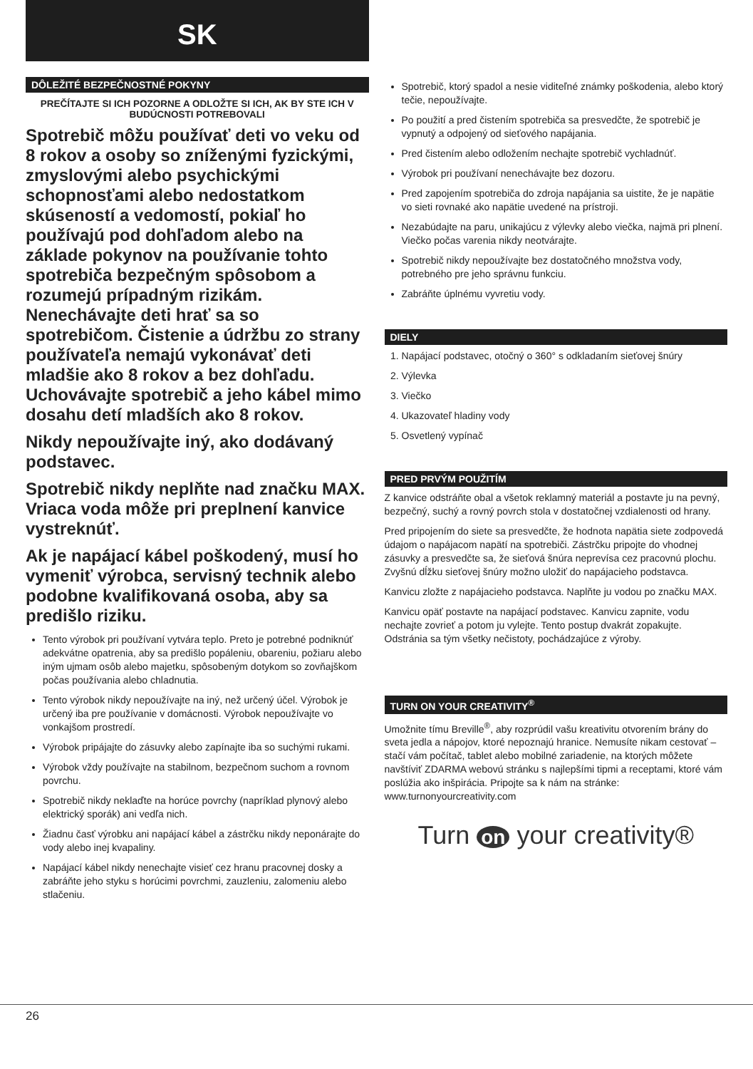SK
DÔLEŽITÉ BEZPEČNOSTNÉ POKYNY
PREČÍTAJTE SI ICH POZORNE A ODLOŽTE SI ICH, AK BY STE ICH V BUDÚCNOSTI POTREBOVALI
Spotrebič môžu používať deti vo veku od 8 rokov a osoby so zníženými fyzickými, zmyslovými alebo psychickými schopnosťami alebo nedostatkom skúseností a vedomostí, pokiaľ ho používajú pod dohľadom alebo na základe pokynov na používanie tohto spotrebiča bezpečným spôsobom a rozumejú prípadným rizikám. Nenechávajte deti hrať sa so spotrebičom. Čistenie a údržbu zo strany používateľa nemajú vykonávať deti mladšie ako 8 rokov a bez dohľadu. Uchovávajte spotrebič a jeho kábel mimo dosahu detí mladších ako 8 rokov.
Nikdy nepoužívajte iný, ako dodávaný podstavec.
Spotrebič nikdy neplňte nad značku MAX. Vriaca voda môže pri preplnení kanvice vystreknúť.
Ak je napájací kábel poškodený, musí ho vymeniť výrobca, servisný technik alebo podobne kvalifikovaná osoba, aby sa predišlo riziku.
Tento výrobok pri používaní vytvára teplo. Preto je potrebné podniknúť adekvátne opatrenia, aby sa predišlo popáleniu, obareniu, požiaru alebo iným ujmam osôb alebo majetku, spôsobeným dotykom so zovňajškom počas používania alebo chladnutia.
Tento výrobok nikdy nepoužívajte na iný, než určený účel. Výrobok je určený iba pre používanie v domácnosti. Výrobok nepoužívajte vo vonkajšom prostredí.
Výrobok pripájajte do zásuvky alebo zapínajte iba so suchými rukami.
Výrobok vždy používajte na stabilnom, bezpečnom suchom a rovnom povrchu.
Spotrebič nikdy neklaďte na horúce povrchy (napríklad plynový alebo elektrický sporák) ani vedľa nich.
Žiadnu časť výrobku ani napájací kábel a zástrčku nikdy neponárajte do vody alebo inej kvapaliny.
Napájací kábel nikdy nenechajte visieť cez hranu pracovnej dosky a zabráňte jeho styku s horúcimi povrchmi, zauzleniu, zalomeniu alebo stlačeniu.
Spotrebič, ktorý spadol a nesie viditeľné známky poškodenia, alebo ktorý tečie, nepoužívajte.
Po použití a pred čistením spotrebiča sa presvedčte, že spotrebič je vypnutý a odpojený od sieťového napájania.
Pred čistením alebo odložením nechajte spotrebič vychladnúť.
Výrobok pri používaní nenechávajte bez dozoru.
Pred zapojením spotrebiča do zdroja napájania sa uistite, že je napätie vo sieti rovnaké ako napätie uvedené na prístroji.
Nezabúdajte na paru, unikajúcu z výlevky alebo viečka, najmä pri plnení. Viečko počas varenia nikdy neotvárajte.
Spotrebič nikdy nepoužívajte bez dostatočného množstva vody, potrebného pre jeho správnu funkciu.
Zabráňte úplnému vyvretiu vody.
DIELY
1. Napájací podstavec, otočný o 360° s odkladaním sieťovej šnúry
2. Výlevka
3. Viečko
4. Ukazovateľ hladiny vody
5. Osvetlený vypínač
PRED PRVÝM POUŽITÍM
Z kanvice odstráňte obal a všetok reklamný materiál a postavte ju na pevný, bezpečný, suchý a rovný povrch stola v dostatočnej vzdialenosti od hrany.
Pred pripojením do siete sa presvedčte, že hodnota napätia siete zodpovedá údajom o napájacom napätí na spotrebiči. Zástrčku pripojte do vhodnej zásuvky a presvedčte sa, že sieťová šnúra neprevísa cez pracovnú plochu. Zvyšnú dĺžku sieťovej šnúry možno uložiť do napájacieho podstavca.
Kanvicu zložte z napájacieho podstavca. Naplňte ju vodou po značku MAX.
Kanvicu opäť postavte na napájací podstavec. Kanvicu zapnite, vodu nechajte zovrieť a potom ju vylejte. Tento postup dvakrát zopakujte. Odstránia sa tým všetky nečistoty, pochádzajúce z výroby.
TURN ON YOUR CREATIVITY<sup>®</sup>
Umožnite tímu Breville<sup>®</sup>, aby rozprúdil vašu kreativitu otvorením brány do sveta jedla a nápojov, ktoré nepoznajú hranice. Nemusíte nikam cestovať – stačí vám počítač, tablet alebo mobilné zariadenie, na ktorých môžete navštíviť ZDARMA webovú stránku s najlepšími tipmi a receptami, ktoré vám poslúžia ako inšpirácia. Pripojte sa k nám na stránke:
www.turnonyourcreativity.com
Turn on your creativity®
26